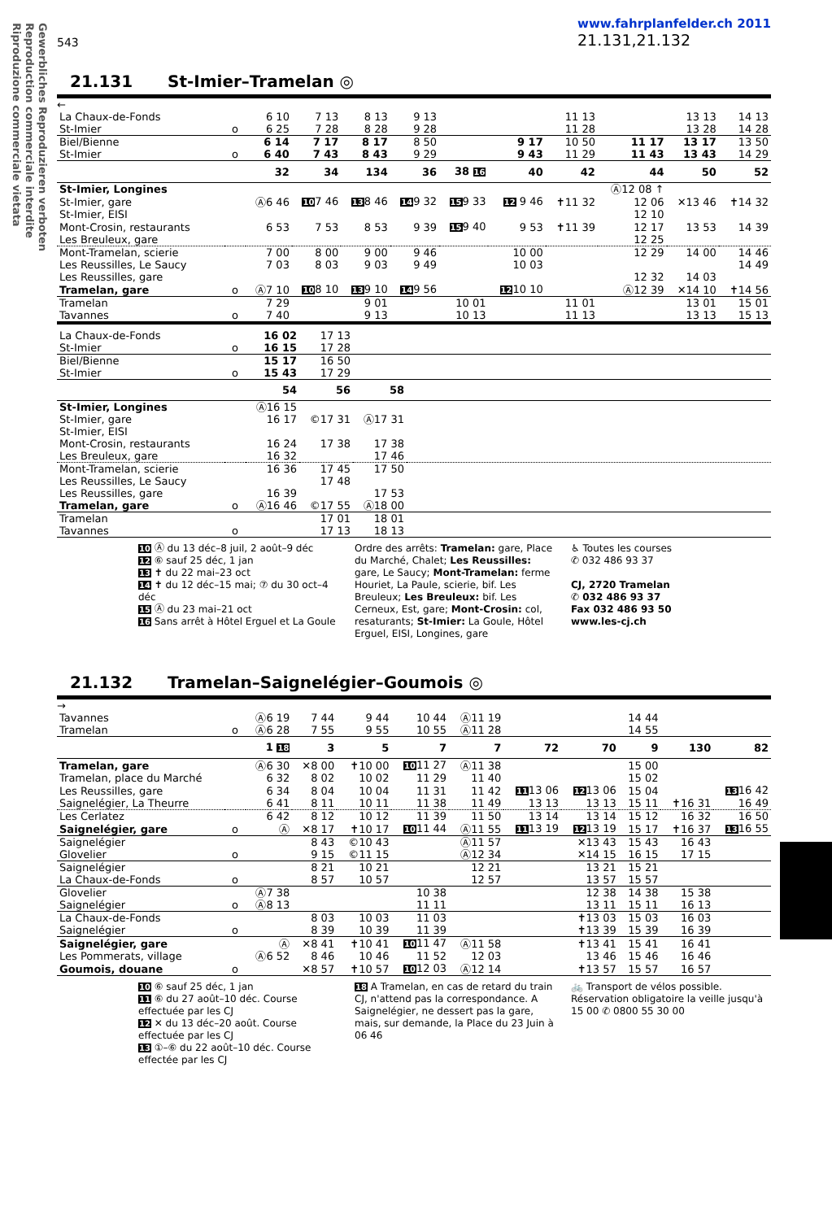Gewerbliches Reproduzieren verboten
Reproduction commerciale interdite
Riproduzione commerciale vietata
543
www.fahrplanfelder.ch 2011
21.131,21.132
21.131 St-Imier–Tramelan ◎
←
| La Chaux-de-Fonds | | 6 10 | 7 13 | 8 13 | 9 13 | | | 11 13 | | 13 13 | 14 13 |
| St-Imier | o | 6 25 | 7 28 | 8 28 | 9 28 | | | 11 28 | | 13 28 | 14 28 |
| Biel/Bienne | | 6 14 | 7 17 | 8 17 | 8 50 | | 9 17 | 10 50 | 11 17 | 13 17 | 13 50 |
| St-Imier | o | 6 40 | 7 43 | 8 43 | 9 29 | | 9 43 | 11 29 | 11 43 | 13 43 | 14 29 |
| | | 32 | 34 | 134 | 36 | 38 16 | 40 | 42 | 44 | 50 | 52 |
| St-Imier, Longines | | | | | | | | | Ⓐ12 08 ↑ | | |
| St-Imier, gare | | Ⓐ6 46 | 10 7 46 | 13 8 46 | 14 9 32 | 15 9 33 | 12 9 46 | ✝11 32 | 12 06 | ✕13 46 | ✝14 32 |
| St-Imier, EISI | | | | | | | | | 12 10 | | |
| Mont-Crosin, restaurants | | 6 53 | 7 53 | 8 53 | 9 39 | 15 9 40 | 9 53 | ✝11 39 | 12 17 | 13 53 | 14 39 |
| Les Breuleux, gare | | | | | | | | | 12 25 | | |
| Mont-Tramelan, scierie | | 7 00 | 8 00 | 9 00 | 9 46 | | 10 00 | | 12 29 | 14 00 | 14 46 |
| Les Reussilles, Le Saucy | | 7 03 | 8 03 | 9 03 | 9 49 | | 10 03 | | | | 14 49 |
| Les Reussilles, gare | | | | | | | | | 12 32 | 14 03 | |
| Tramelan, gare | o | Ⓐ7 10 | 10 8 10 | 13 9 10 | 14 9 56 | | 12 10 10 | | Ⓐ12 39 | ✕14 10 | ✝14 56 |
| Tramelan | | 7 29 | | 9 01 | | 10 01 | | 11 01 | | 13 01 | 15 01 |
| Tavannes | o | 7 40 | | 9 13 | | 10 13 | | 11 13 | | 13 13 | 15 13 |
| La Chaux-de-Fonds | | 16 02 | 17 13 | | |
| St-Imier | o | 16 15 | 17 28 | | |
| Biel/Bienne | | 15 17 | 16 50 | | |
| St-Imier | o | 15 43 | 17 29 | | |
| | | 54 | 56 | 58 | |
| St-Imier, Longines | | Ⓐ16 15 | | | |
| St-Imier, gare | | 16 17 | ©17 31 | Ⓐ17 31 | |
| St-Imier, EISI | | | | | |
| Mont-Crosin, restaurants | | 16 24 | 17 38 | 17 38 | |
| Les Breuleux, gare | | 16 32 | | 17 46 | |
| Mont-Tramelan, scierie | | 16 36 | 17 45 | 17 50 | |
| Les Reussilles, Le Saucy | | | 17 48 | | |
| Les Reussilles, gare | | 16 39 | | 17 53 | |
| Tramelan, gare | o | Ⓐ16 46 | ©17 55 | Ⓐ18 00 | |
| Tramelan | | | 17 01 | 18 01 | |
| Tavannes | o | | 17 13 | 18 13 | |
10 Ⓐ du 13 déc–8 juil, 2 août–9 déc
12 ⑥ sauf 25 déc, 1 jan
13 ✝ du 22 mai–23 oct
14 ✝ du 12 déc–15 mai; ⑦ du 30 oct–4 déc
15 Ⓐ du 23 mai–21 oct
16 Sans arrêt à Hôtel Erguel et La Goule
Ordre des arrêts: Tramelan: gare, Place du Marché, Chalet; Les Reussilles: gare, Le Saucy; Mont-Tramelan: ferme Houriet, La Paule, scierie, bif. Les Breuleux; Les Breuleux: bif. Les Cerneux, Est, gare; Mont-Crosin: col, resaturants; St-Imier: La Goule, Hôtel Erguel, EISI, Longines, gare
♿ Toutes les courses
✆ 032 486 93 37
CJ, 2720 Tramelan
✆ 032 486 93 37
Fax 032 486 93 50
www.les-cj.ch
21.132 Tramelan–Saignelégier–Goumois ◎
→
| Tavannes | | Ⓐ6 19 | 7 44 | 9 44 | 10 44 | Ⓐ11 19 | | | 14 44 | | |
| Tramelan | o | Ⓐ6 28 | 7 55 | 9 55 | 10 55 | Ⓐ11 28 | | | 14 55 | | |
| | | 1 18 | 3 | 5 | 7 | 7 | 72 | 70 | 9 | 130 | 82 |
| Tramelan, gare | | Ⓐ6 30 | ✕8 00 | ✝10 00 | 10 11 27 | Ⓐ11 38 | | | 15 00 | | |
| Tramelan, place du Marché | | 6 32 | 8 02 | 10 02 | 11 29 | 11 40 | | | 15 02 | | |
| Les Reussilles, gare | | 6 34 | 8 04 | 10 04 | 11 31 | 11 42 | 11 13 06 | 12 13 06 | 15 04 | | 13 16 42 |
| Saignelégier, La Theurre | | 6 41 | 8 11 | 10 11 | 11 38 | 11 49 | 13 13 | 13 13 | 15 11 | ✝16 31 | 16 49 |
| Les Cerlatez | | 6 42 | 8 12 | 10 12 | 11 39 | 11 50 | 13 14 | 13 14 | 15 12 | 16 32 | 16 50 |
| Saignelégier, gare | o | Ⓐ | ✕8 17 | ✝10 17 | 10 11 44 | Ⓐ11 55 | 11 13 19 | 12 13 19 | 15 17 | ✝16 37 | 13 16 55 |
| Saignelégier | | | 8 43 | ©10 43 | | Ⓐ11 57 | | ✕13 43 | 15 43 | 16 43 | |
| Glovelier | o | | 9 15 | ©11 15 | | Ⓐ12 34 | | ✕14 15 | 16 15 | 17 15 | |
| Saignelégier | | | 8 21 | 10 21 | | 12 21 | | 13 21 | 15 21 | | |
| La Chaux-de-Fonds | o | | 8 57 | 10 57 | | 12 57 | | 13 57 | 15 57 | | |
| Glovelier | | Ⓐ7 38 | | | 10 38 | | | 12 38 | 14 38 | 15 38 | |
| Saignelégier | o | Ⓐ8 13 | | | 11 11 | | | 13 11 | 15 11 | 16 13 | |
| La Chaux-de-Fonds | | | 8 03 | 10 03 | 11 03 | | | ✝13 03 | 15 03 | 16 03 | |
| Saignelégier | o | | 8 39 | 10 39 | 11 39 | | | ✝13 39 | 15 39 | 16 39 | |
| Saignelégier, gare | | Ⓐ | ✕8 41 | ✝10 41 | 10 11 47 | Ⓐ11 58 | | ✝13 41 | 15 41 | 16 41 | |
| Les Pommerats, village | | Ⓐ6 52 | 8 46 | 10 46 | 11 52 | 12 03 | | 13 46 | 15 46 | 16 46 | |
| Goumois, douane | o | | ✕8 57 | ✝10 57 | 10 12 03 | Ⓐ12 14 | | ✝13 57 | 15 57 | 16 57 | |
10 ⑥ sauf 25 déc, 1 jan
11 ⑥ du 27 août–10 déc. Course effectuée par les CJ
12 ✕ du 13 déc–20 août. Course effectuée par les CJ
13 ①–⑥ du 22 août–10 déc. Course effectée par les CJ
18 A Tramelan, en cas de retard du train CJ, n'attend pas la correspondance. A Saignelégier, ne dessert pas la gare, mais, sur demande, la Place du 23 Juin à 06 46
🚲 Transport de vélos possible. Réservation obligatoire la veille jusqu'à 15 00 ✆ 0800 55 30 00